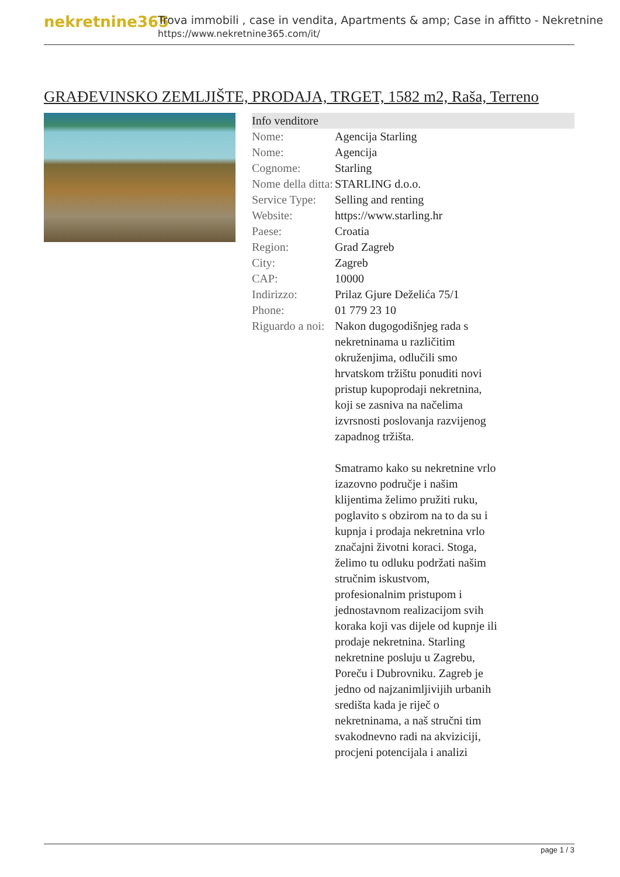nekretnine365
Trova immobili , case in vendita, Apartments & amp; Case in affitto - Nekretnine
https://www.nekretnine365.com/it/
GRAĐEVINSKO ZEMLJIŠTE, PRODAJA, TRGET, 1582 m2, Raša, Terreno
Info venditore
| Nome: | Agencija Starling |
| Nome: | Agencija |
| Cognome: | Starling |
| Nome della ditta: | STARLING d.o.o. |
| Service Type: | Selling and renting |
| Website: | https://www.starling.hr |
| Paese: | Croatia |
| Region: | Grad Zagreb |
| City: | Zagreb |
| CAP: | 10000 |
| Indirizzo: | Prilaz Gjure Deželića 75/1 |
| Phone: | 01 779 23 10 |
| Riguardo a noi: | Nakon dugogodišnjeg rada s nekretninama u različitim okruženjima, odlučili smo hrvatskom tržištu ponuditi novi pristup kupoprodaji nekretnina, koji se zasniva na načelima izvrsnosti poslovanja razvijenog zapadnog tržišta. Smatramo kako su nekretnine vrlo izazovno područje i našim klijentima želimo pružiti ruku, poglavito s obzirom na to da su i kupnja i prodaja nekretnina vrlo značajni životni koraci. Stoga, želimo tu odluku podržati našim stručnim iskustvom, profesionalnim pristupom i jednostavnom realizacijom svih koraka koji vas dijele od kupnje ili prodaje nekretnina. Starling nekretnine posluju u Zagrebu, Poreču i Dubrovniku. Zagreb je jedno od najzanimljivijih urbanih središta kada je riječ o nekretninama, a naš stručni tim svakodnevno radi na akviziciji, procjeni potencijala i analizi |
page 1 / 3